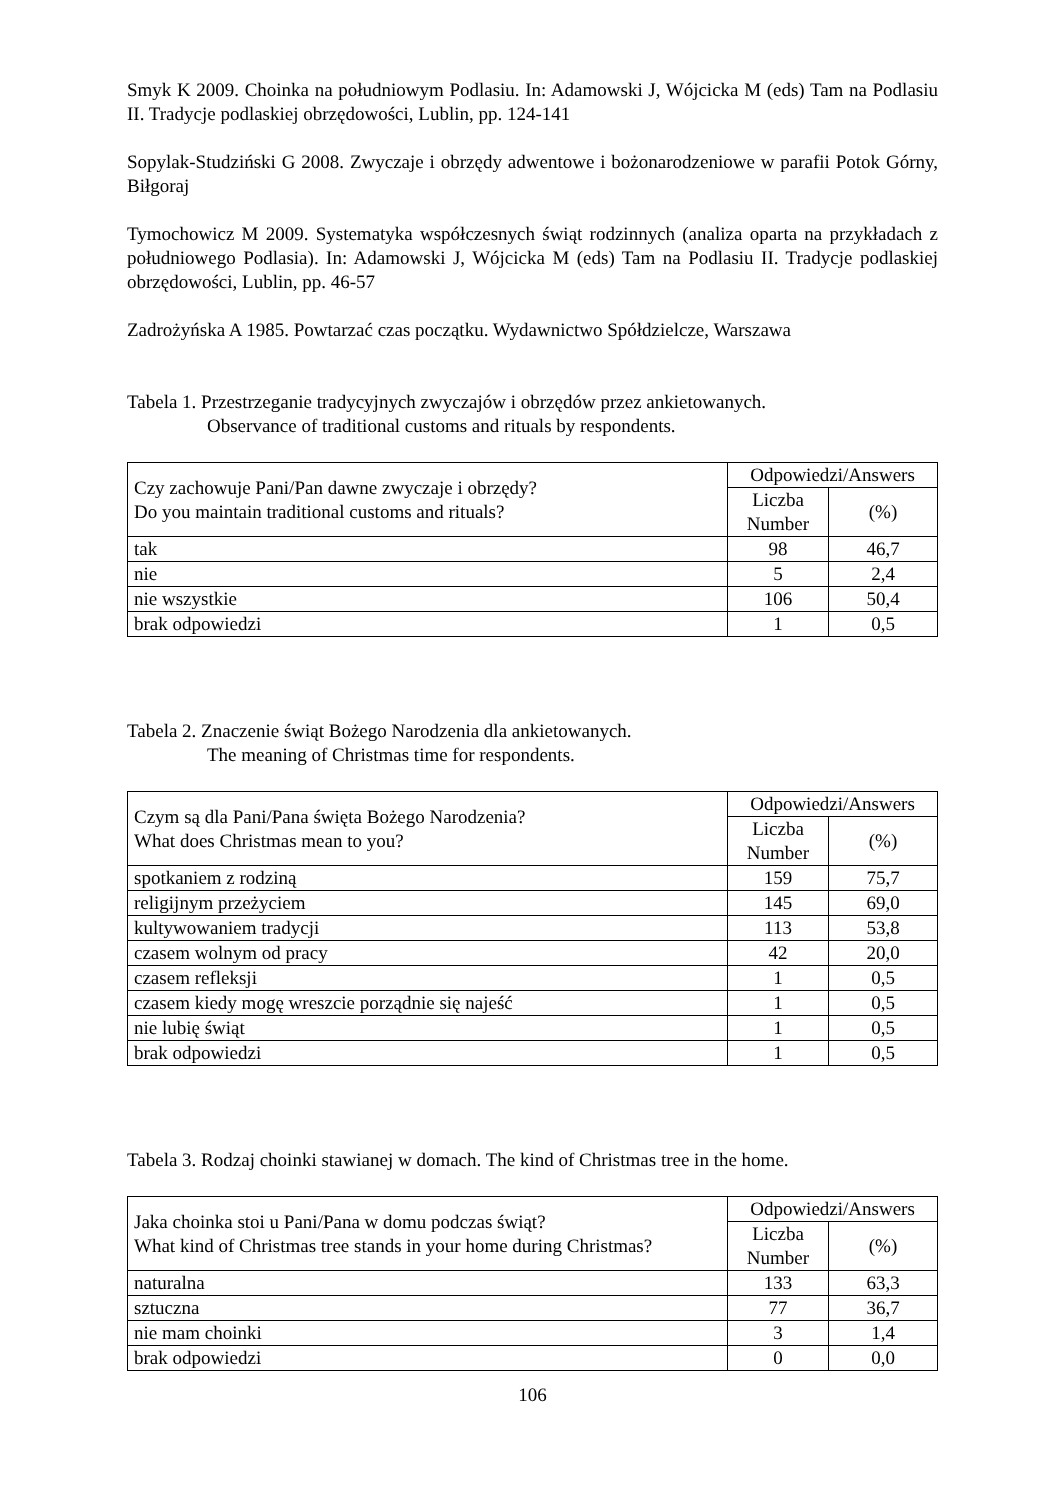Smyk K 2009. Choinka na południowym Podlasiu. In: Adamowski J, Wójcicka M (eds) Tam na Podlasiu II. Tradycje podlaskiej obrzędowości, Lublin, pp. 124-141
Sopylak-Studziński G 2008. Zwyczaje i obrzędy adwentowe i bożonarodzeniowe w parafii Potok Górny, Biłgoraj
Tymochowicz M 2009. Systematyka współczesnych świąt rodzinnych (analiza oparta na przykładach z południowego Podlasia). In: Adamowski J, Wójcicka M (eds) Tam na Podlasiu II. Tradycje podlaskiej obrzędowości, Lublin, pp. 46-57
Zadrożyńska A 1985. Powtarzać czas początku. Wydawnictwo Spółdzielcze, Warszawa
Tabela 1. Przestrzeganie tradycyjnych zwyczajów i obrzędów przez ankietowanych.
Observance of traditional customs and rituals by respondents.
| Czy zachowuje Pani/Pan dawne zwyczaje i obrzędy? Do you maintain traditional customs and rituals? | Odpowiedzi/Answers | |
| --- | --- | --- |
| | Liczba Number | (%) |
| tak | 98 | 46,7 |
| nie | 5 | 2,4 |
| nie wszystkie | 106 | 50,4 |
| brak odpowiedzi | 1 | 0,5 |
Tabela 2. Znaczenie świąt Bożego Narodzenia dla ankietowanych.
The meaning of Christmas time for respondents.
| Czym są dla Pani/Pana święta Bożego Narodzenia? What does Christmas mean to you? | Odpowiedzi/Answers | |
| --- | --- | --- |
| | Liczba Number | (%) |
| spotkaniem z rodziną | 159 | 75,7 |
| religijnym przeżyciem | 145 | 69,0 |
| kultywowaniem tradycji | 113 | 53,8 |
| czasem wolnym od pracy | 42 | 20,0 |
| czasem refleksji | 1 | 0,5 |
| czasem kiedy mogę wreszcie porządnie się najeść | 1 | 0,5 |
| nie lubię świąt | 1 | 0,5 |
| brak odpowiedzi | 1 | 0,5 |
Tabela 3. Rodzaj choinki stawianej w domach. The kind of Christmas tree in the home.
| Jaka choinka stoi u Pani/Pana w domu podczas świąt? What kind of Christmas tree stands in your home during Christmas? | Odpowiedzi/Answers | |
| --- | --- | --- |
| | Liczba Number | (%) |
| naturalna | 133 | 63,3 |
| sztuczna | 77 | 36,7 |
| nie mam choinki | 3 | 1,4 |
| brak odpowiedzi | 0 | 0,0 |
106